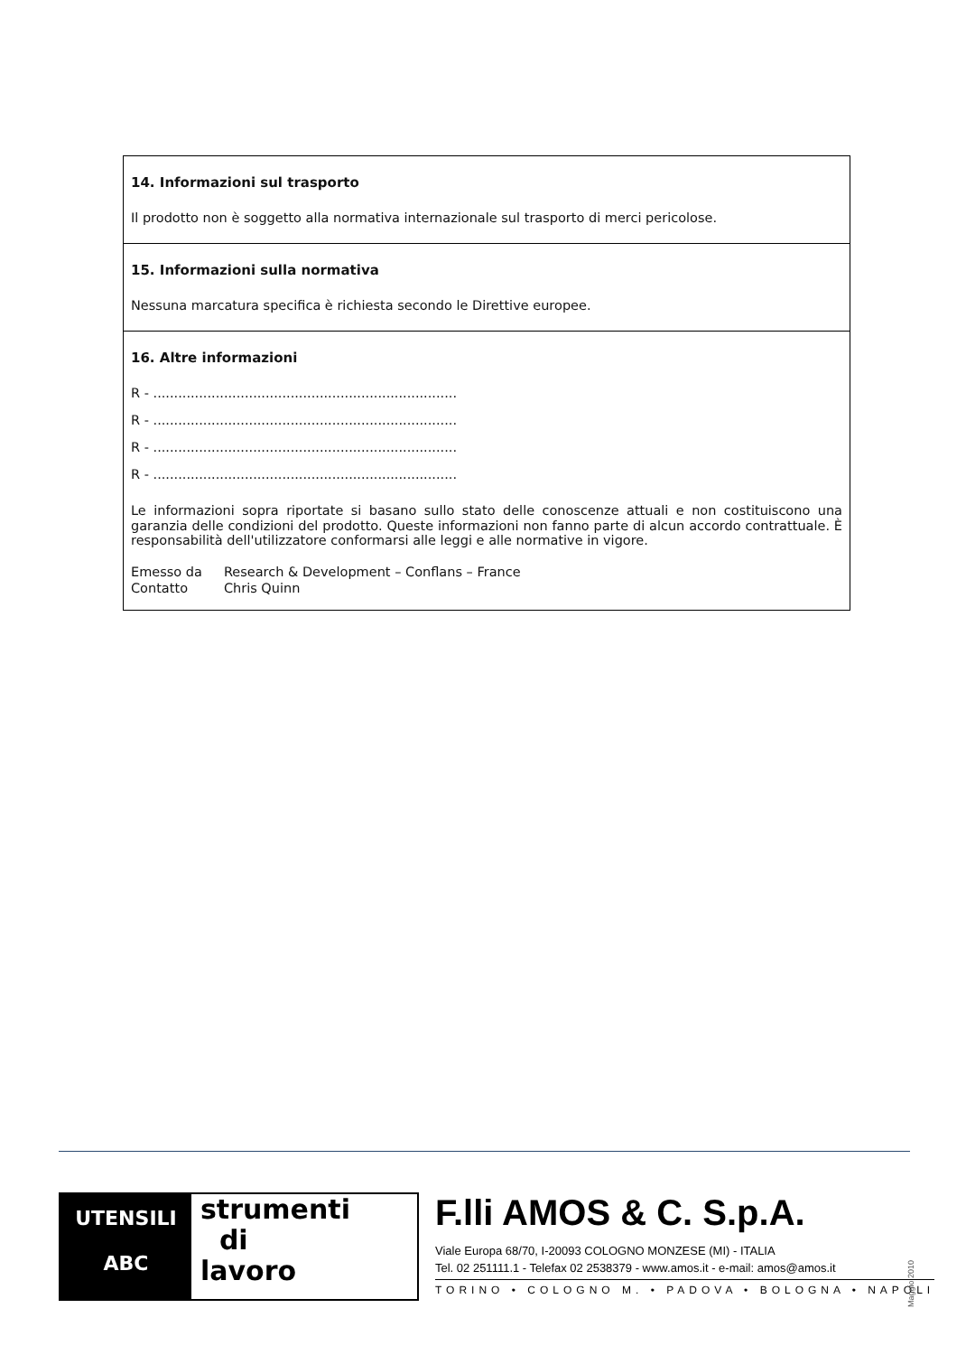14. Informazioni sul trasporto
Il prodotto non è soggetto alla normativa internazionale sul trasporto di merci pericolose.
15. Informazioni sulla normativa
Nessuna marcatura specifica è richiesta secondo le Direttive europee.
16. Altre informazioni
R - .........................................................................
R - .........................................................................
R - .........................................................................
R - .........................................................................
Le informazioni sopra riportate si basano sullo stato delle conoscenze attuali e non costituiscono una garanzia delle condizioni del prodotto. Queste informazioni non fanno parte di alcun accordo contrattuale. È responsabilità dell'utilizzatore conformarsi alle leggi e alle normative in vigore.
| Emesso da | Research & Development – Conflans – France |
| Contatto | Chris Quinn |
UTENSILI
ABC
strumenti
di
lavoro
F.lli AMOS & C. S.p.A.
Viale Europa 68/70, I-20093 COLOGNO MONZESE (MI) - ITALIA
Tel. 02 251111.1 - Telefax 02 2538379 - www.amos.it - e-mail: amos@amos.it
TORINO • COLOGNO M. • PADOVA • BOLOGNA • NAPOLI
Maggio 2010